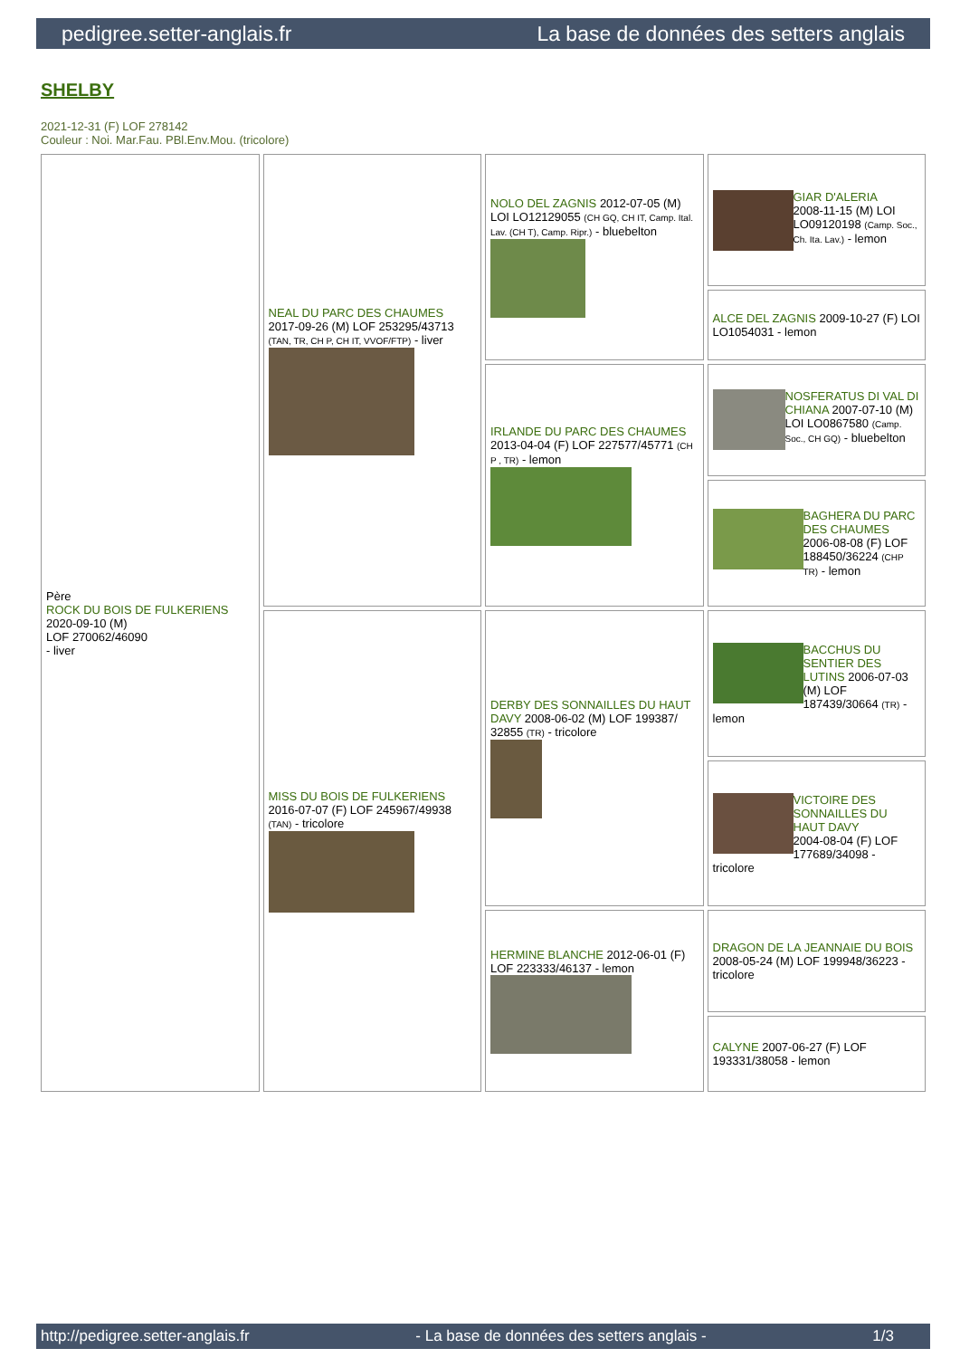pedigree.setter-anglais.fr La base de données des setters anglais
SHELBY
2021-12-31 (F) LOF 278142
Couleur : Noi. Mar.Fau. PBl.Env.Mou. (tricolore)
| Père ROCK DU BOIS DE FULKERIENS 2020-09-10 (M) LOF 270062/46090 - liver | NEAL DU PARC DES CHAUMES 2017-09-26 (M) LOF 253295/43713 (TAN, TR, CH P, CH IT, VVOF/FTP) - liver | NOLO DEL ZAGNIS 2012-07-05 (M) LOI LO12129055 (CH GQ, CH IT, Camp. Ital. Lav. (CH T), Camp. Ripr.) - bluebelton | GIAR D'ALERIA 2008-11-15 (M) LOI LO09120198 (Camp. Soc., Ch. Ita. Lav.) - lemon |
| | | | ALCE DEL ZAGNIS 2009-10-27 (F) LOI LO1054031 - lemon |
| | | IRLANDE DU PARC DES CHAUMES 2013-04-04 (F) LOF 227577/45771 (CH P , TR) - lemon | NOSFERATUS DI VAL DI CHIANA 2007-07-10 (M) LOI LO0867580 (Camp. Soc., CH GQ) - bluebelton |
| | | | BAGHERA DU PARC DES CHAUMES 2006-08-08 (F) LOF 188450/36224 (CHP TR) - lemon |
| | MISS DU BOIS DE FULKERIENS 2016-07-07 (F) LOF 245967/49938 (TAN) - tricolore | DERBY DES SONNAILLES DU HAUT DAVY 2008-06-02 (M) LOF 199387/ 32855 (TR) - tricolore | BACCHUS DU SENTIER DES LUTINS 2006-07-03 (M) LOF 187439/30664 (TR) - lemon |
| | | | VICTOIRE DES SONNAILLES DU HAUT DAVY 2004-08-04 (F) LOF 177689/34098 - tricolore |
| | | HERMINE BLANCHE 2012-06-01 (F) LOF 223333/46137 - lemon | DRAGON DE LA JEANNAIE DU BOIS 2008-05-24 (M) LOF 199948/36223 - tricolore |
| | | | CALYNE 2007-06-27 (F) LOF 193331/38058 - lemon |
http://pedigree.setter-anglais.fr - La base de données des setters anglais - 1/3